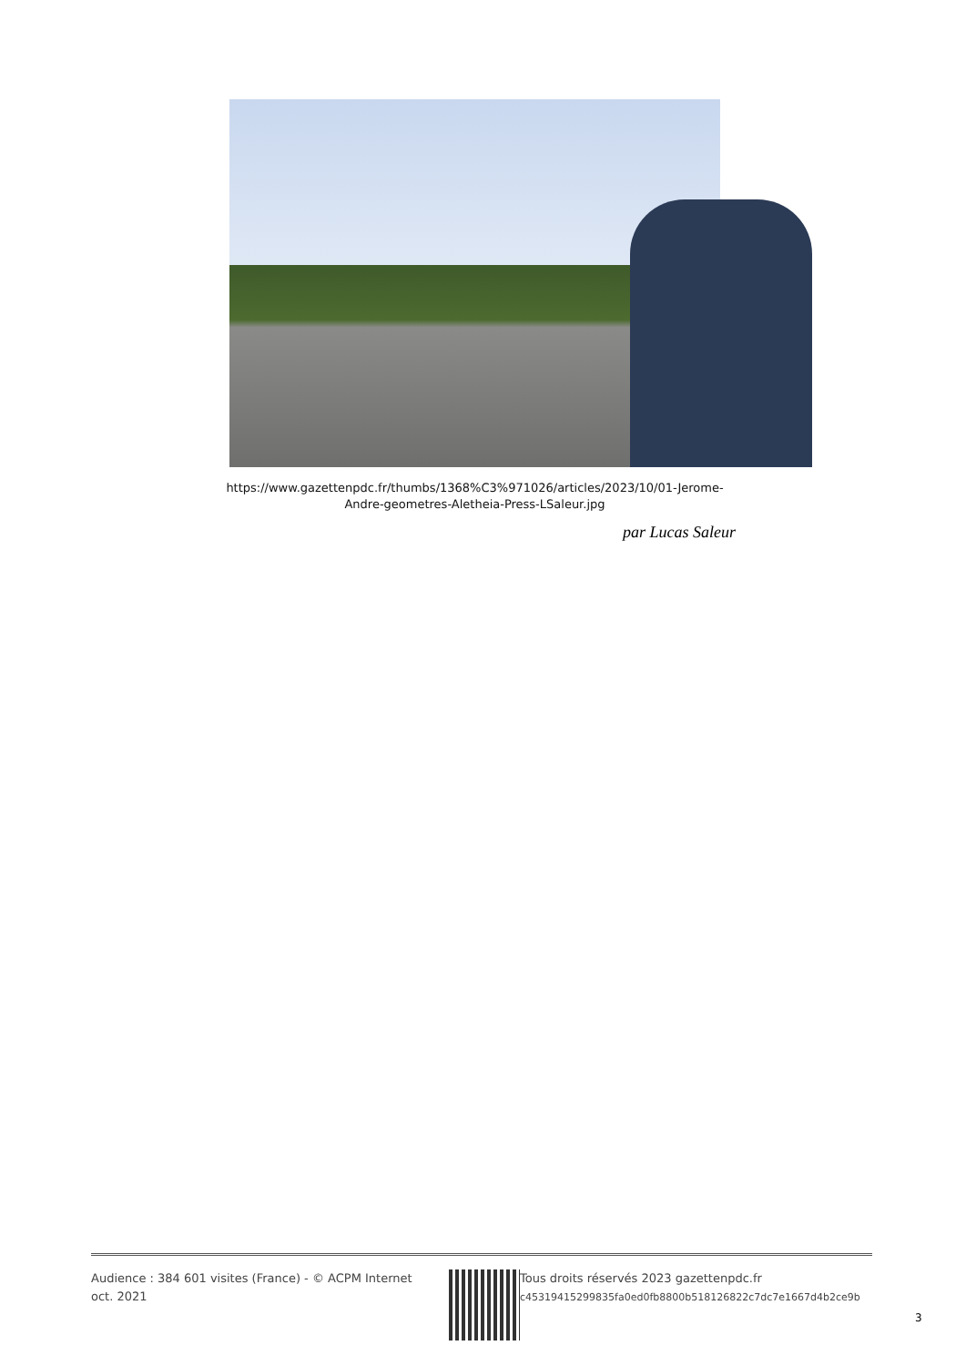https://www.gazettenpdc.fr/thumbs/1368%C3%971026/articles/2023/10/01-Jerome-Andre-geometres-Aletheia-Press-LSaleur.jpg
par Lucas Saleur
Audience : 384 601 visites (France) - © ACPM Internet oct. 2021
Tous droits réservés 2023 gazettenpdc.fr
c45319415299835fa0ed0fb8800b518126822c7dc7e1667d4b2ce9b
3